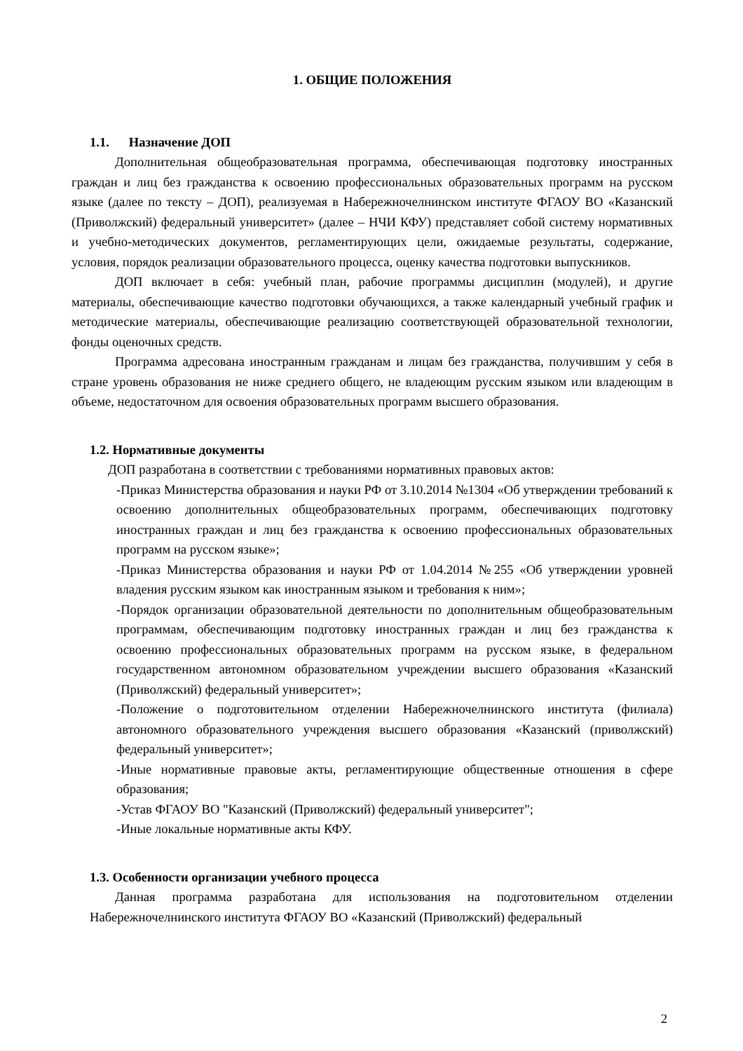1. ОБЩИЕ ПОЛОЖЕНИЯ
1.1. Назначение ДОП
Дополнительная общеобразовательная программа, обеспечивающая подготовку иностранных граждан и лиц без гражданства к освоению профессиональных образовательных программ на русском языке (далее по тексту – ДОП), реализуемая в Набережночелнинском институте ФГАОУ ВО «Казанский (Приволжский) федеральный университет» (далее – НЧИ КФУ) представляет собой систему нормативных и учебно-методических документов, регламентирующих цели, ожидаемые результаты, содержание, условия, порядок реализации образовательного процесса, оценку качества подготовки выпускников.
ДОП включает в себя: учебный план, рабочие программы дисциплин (модулей), и другие материалы, обеспечивающие качество подготовки обучающихся, а также календарный учебный график и методические материалы, обеспечивающие реализацию соответствующей образовательной технологии, фонды оценочных средств.
Программа адресована иностранным гражданам и лицам без гражданства, получившим у себя в стране уровень образования не ниже среднего общего, не владеющим русским языком или владеющим в объеме, недостаточном для освоения образовательных программ высшего образования.
1.2. Нормативные документы
ДОП разработана в соответствии с требованиями нормативных правовых актов:
-Приказ Министерства образования и науки РФ от 3.10.2014 №1304 «Об утверждении требований к освоению дополнительных общеобразовательных программ, обеспечивающих подготовку иностранных граждан и лиц без гражданства к освоению профессиональных образовательных программ на русском языке»;
-Приказ Министерства образования и науки РФ от 1.04.2014 №255 «Об утверждении уровней владения русским языком как иностранным языком и требования к ним»;
-Порядок организации образовательной деятельности по дополнительным общеобразовательным программам, обеспечивающим подготовку иностранных граждан и лиц без гражданства к освоению профессиональных образовательных программ на русском языке, в федеральном государственном автономном образовательном учреждении высшего образования «Казанский (Приволжский) федеральный университет»;
-Положение о подготовительном отделении Набережночелнинского института (филиала) автономного образовательного учреждения высшего образования «Казанский (приволжский) федеральный университет»;
-Иные нормативные правовые акты, регламентирующие общественные отношения в сфере образования;
-Устав ФГАОУ ВО "Казанский (Приволжский) федеральный университет";
-Иные локальные нормативные акты КФУ.
1.3. Особенности организации учебного процесса
Данная программа разработана для использования на подготовительном отделении Набережночелнинского института ФГАОУ ВО «Казанский (Приволжский) федеральный
2